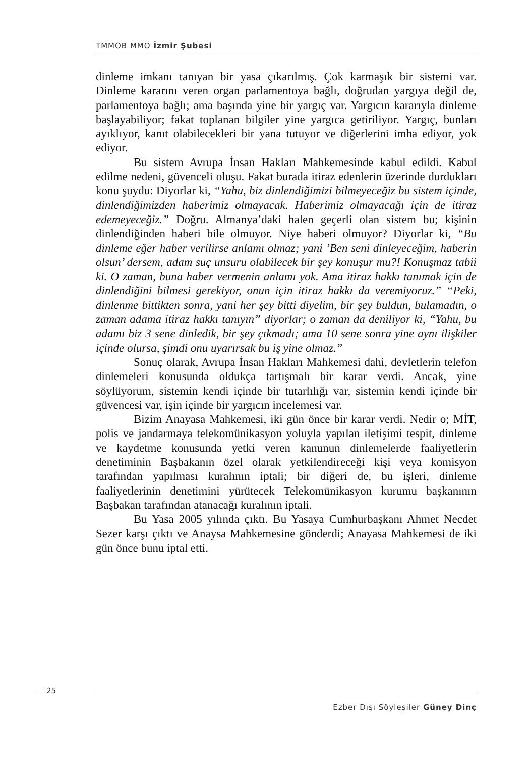TMMOB MMO İzmir Şubesi
dinleme imkanı tanıyan bir yasa çıkarılmış. Çok karmaşık bir sistemi var. Dinleme kararını veren organ parlamentoya bağlı, doğrudan yargıya değil de, parlamentoya bağlı; ama başında yine bir yargıç var. Yargıcın kararıyla dinleme başlayabiliyor; fakat toplanan bilgiler yine yargıca getiriliyor. Yargıç, bunları ayıklıyor, kanıt olabilecekleri bir yana tutuyor ve diğerlerini imha ediyor, yok ediyor.
Bu sistem Avrupa İnsan Hakları Mahkemesinde kabul edildi. Kabul edilme nedeni, güvenceli oluşu. Fakat burada itiraz edenlerin üzerinde durdukları konu şuydu: Diyorlar ki, “Yahu, biz dinlendiğimizi bilmeyeceğiz bu sistem içinde, dinlendiğimizden haberimiz olmayacak. Haberimiz olmayacağı için de itiraz edemeyeceğiz.” Doğru. Almanya’daki halen geçerli olan sistem bu; kişinin dinlendiğinden haberi bile olmuyor. Niye haberi olmuyor? Diyorlar ki, “Bu dinleme eğer haber verilirse anlamı olmaz; yani ’Ben seni dinleyeceğim, haberin olsun’ dersem, adam suç unsuru olabilecek bir şey konuşur mu?! Konuşmaz tabii ki. O zaman, buna haber vermenin anlamı yok. Ama itiraz hakkı tanımak için de dinlendiğini bilmesi gerekiyor, onun için itiraz hakkı da veremiyoruz.” “Peki, dinlenme bittikten sonra, yani her şey bitti diyelim, bir şey buldun, bulamadın, o zaman adama itiraz hakkı tanıyın” diyorlar; o zaman da deniliyor ki, “Yahu, bu adamı biz 3 sene dinledik, bir şey çıkmadı; ama 10 sene sonra yine aynı ilişkiler içinde olursa, şimdi onu uyarırsak bu iş yine olmaz.”
Sonuç olarak, Avrupa İnsan Hakları Mahkemesi dahi, devletlerin telefon dinlemeleri konusunda oldukça tartışmalı bir karar verdi. Ancak, yine söylüyorum, sistemin kendi içinde bir tutarlılığı var, sistemin kendi içinde bir güvencesi var, işin içinde bir yargıcın incelemesi var.
Bizim Anayasa Mahkemesi, iki gün önce bir karar verdi. Nedir o; MİT, polis ve jandarmaya telekomünikasyon yoluyla yapılan iletişimi tespit, dinleme ve kaydetme konusunda yetki veren kanunun dinlemelerde faaliyetlerin denetiminin Başbakanın özel olarak yetkilendireceği kişi veya komisyon tarafından yapılması kuralının iptali; bir diğeri de, bu işleri, dinleme faaliyetlerinin denetimini yürütecek Telekomünikasyon kurumu başkanının Başbakan tarafından atanacağı kuralının iptali.
Bu Yasa 2005 yılında çıktı. Bu Yasaya Cumhurbaşkanı Ahmet Necdet Sezer karşı çıktı ve Anaysa Mahkemesine gönderdi; Anayasa Mahkemesi de iki gün önce bunu iptal etti.
25
Ezber Dışı Söyleşiler Güney Dinç